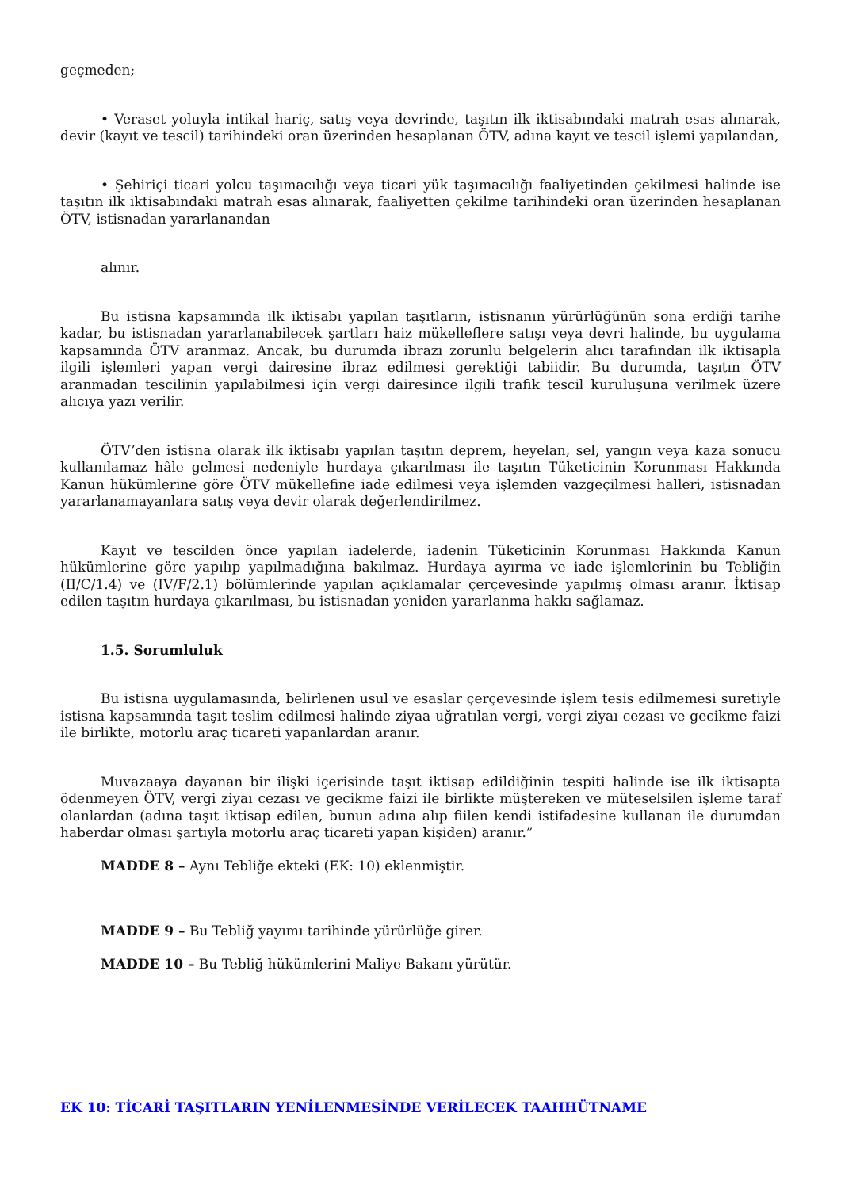geçmeden;
• Veraset yoluyla intikal hariç, satış veya devrinde, taşıtın ilk iktisabındaki matrah esas alınarak, devir (kayıt ve tescil) tarihindeki oran üzerinden hesaplanan ÖTV, adına kayıt ve tescil işlemi yapılandan,
• Şehiriçi ticari yolcu taşımacılığı veya ticari yük taşımacılığı faaliyetinden çekilmesi halinde ise taşıtın ilk iktisabındaki matrah esas alınarak, faaliyetten çekilme tarihindeki oran üzerinden hesaplanan ÖTV, istisnadan yararlanandan
alınır.
Bu istisna kapsamında ilk iktisabı yapılan taşıtların, istisnanın yürürlüğünün sona erdiği tarihe kadar, bu istisnadan yararlanabilecek şartları haiz mükelleflere satışı veya devri halinde, bu uygulama kapsamında ÖTV aranmaz. Ancak, bu durumda ibrazı zorunlu belgelerin alıcı tarafından ilk iktisapla ilgili işlemleri yapan vergi dairesine ibraz edilmesi gerektiği tabiidir. Bu durumda, taşıtın ÖTV aranmadan tescilinin yapılabilmesi için vergi dairesince ilgili trafik tescil kuruluşuna verilmek üzere alıcıya yazı verilir.
ÖTV’den istisna olarak ilk iktisabı yapılan taşıtın deprem, heyelan, sel, yangın veya kaza sonucu kullanılamaz hâle gelmesi nedeniyle hurdaya çıkarılması ile taşıtın Tüketicinin Korunması Hakkında Kanun hükümlerine göre ÖTV mükellefine iade edilmesi veya işlemden vazgeçilmesi halleri, istisnadan yararlanamayanlara satış veya devir olarak değerlendirilmez.
Kayıt ve tescilden önce yapılan iadelerde, iadenin Tüketicinin Korunması Hakkında Kanun hükümlerine göre yapılıp yapılmadığına bakılmaz. Hurdaya ayırma ve iade işlemlerinin bu Tebliğin (II/C/1.4) ve (IV/F/2.1) bölümlerinde yapılan açıklamalar çerçevesinde yapılmış olması aranır. İktisap edilen taşıtın hurdaya çıkarılması, bu istisnadan yeniden yararlanma hakkı sağlamaz.
1.5. Sorumluluk
Bu istisna uygulamasında, belirlenen usul ve esaslar çerçevesinde işlem tesis edilmemesi suretiyle istisna kapsamında taşıt teslim edilmesi halinde ziyaa uğratılan vergi, vergi ziyaı cezası ve gecikme faizi ile birlikte, motorlu araç ticareti yapanlardan aranır.
Muvazaaya dayanan bir ilişki içerisinde taşıt iktisap edildiğinin tespiti halinde ise ilk iktisapta ödenmeyen ÖTV, vergi ziyaı cezası ve gecikme faizi ile birlikte müştereken ve müteselsilen işleme taraf olanlardan (adına taşıt iktisap edilen, bunun adına alıp fiilen kendi istifadesine kullanan ile durumdan haberdar olması şartıyla motorlu araç ticareti yapan kişiden) aranır.”
MADDE 8 – Aynı Tebliğe ekteki (EK: 10) eklenmiştir.
MADDE 9 – Bu Tebliğ yayımı tarihinde yürürlüğe girer.
MADDE 10 – Bu Tebliğ hükümlerini Maliye Bakanı yürütür.
EK 10: TİCARİ TAŞITLARIN YENİLENMESİNDE VERİLECEK TAAHHÜTNAME